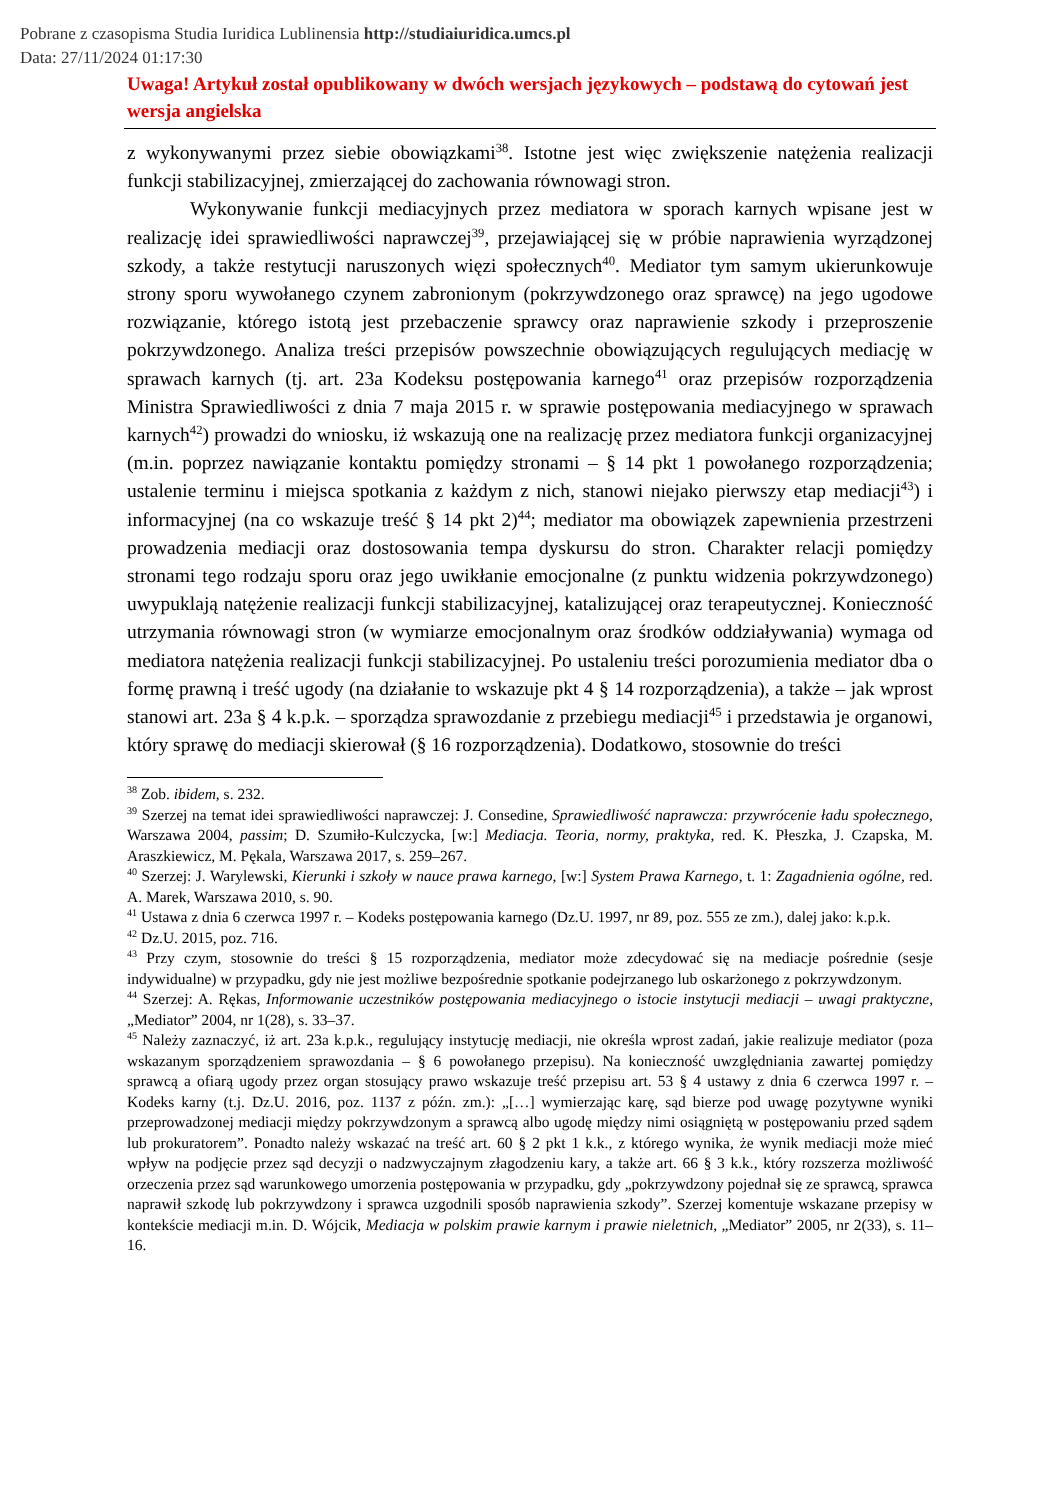Pobrane z czasopisma Studia Iuridica Lublinensia http://studiaiuridica.umcs.pl
Data: 27/11/2024 01:17:30
Uwaga! Artykuł został opublikowany w dwóch wersjach językowych – podstawą do cytowań jest wersja angielska
z wykonywanymi przez siebie obowiązkami<sup>38</sup>. Istotne jest więc zwiększenie natężenia realizacji funkcji stabilizacyjnej, zmierzającej do zachowania równowagi stron.
Wykonywanie funkcji mediacyjnych przez mediatora w sporach karnych wpisane jest w realizację idei sprawiedliwości naprawczej<sup>39</sup>, przejawiającej się w próbie naprawienia wyrządzonej szkody, a także restytucji naruszonych więzi społecznych<sup>40</sup>. Mediator tym samym ukierunkowuje strony sporu wywołanego czynem zabronionym (pokrzywdzonego oraz sprawcę) na jego ugodowe rozwiązanie, którego istotą jest przebaczenie sprawcy oraz naprawienie szkody i przeproszenie pokrzywdzonego. Analiza treści przepisów powszechnie obowiązujących regulujących mediację w sprawach karnych (tj. art. 23a Kodeksu postępowania karnego<sup>41</sup> oraz przepisów rozporządzenia Ministra Sprawiedliwości z dnia 7 maja 2015 r. w sprawie postępowania mediacyjnego w sprawach karnych<sup>42</sup>) prowadzi do wniosku, iż wskazują one na realizację przez mediatora funkcji organizacyjnej (m.in. poprzez nawiązanie kontaktu pomiędzy stronami – § 14 pkt 1 powołanego rozporządzenia; ustalenie terminu i miejsca spotkania z każdym z nich, stanowi niejako pierwszy etap mediacji<sup>43</sup>) i informacyjnej (na co wskazuje treść § 14 pkt 2)<sup>44</sup>; mediator ma obowiązek zapewnienia przestrzeni prowadzenia mediacji oraz dostosowania tempa dyskursu do stron. Charakter relacji pomiędzy stronami tego rodzaju sporu oraz jego uwikłanie emocjonalne (z punktu widzenia pokrzywdzonego) uwypuklają natężenie realizacji funkcji stabilizacyjnej, katalizującej oraz terapeutycznej. Konieczność utrzymania równowagi stron (w wymiarze emocjonalnym oraz środków oddziaływania) wymaga od mediatora natężenia realizacji funkcji stabilizacyjnej. Po ustaleniu treści porozumienia mediator dba o formę prawną i treść ugody (na działanie to wskazuje pkt 4 § 14 rozporządzenia), a także – jak wprost stanowi art. 23a § 4 k.p.k. – sporządza sprawozdanie z przebiegu mediacji<sup>45</sup> i przedstawia je organowi, który sprawę do mediacji skierował (§ 16 rozporządzenia). Dodatkowo, stosownie do treści
<sup>38</sup> Zob. ibidem, s. 232.
<sup>39</sup> Szerzej na temat idei sprawiedliwości naprawczej: J. Consedine, Sprawiedliwość naprawcza: przywrócenie ładu społecznego, Warszawa 2004, passim; D. Szumiło-Kulczycka, [w:] Mediacja. Teoria, normy, praktyka, red. K. Płeszka, J. Czapska, M. Araszkiewicz, M. Pękala, Warszawa 2017, s. 259–267.
<sup>40</sup> Szerzej: J. Warylewski, Kierunki i szkoły w nauce prawa karnego, [w:] System Prawa Karnego, t. 1: Zagadnienia ogólne, red. A. Marek, Warszawa 2010, s. 90.
<sup>41</sup> Ustawa z dnia 6 czerwca 1997 r. – Kodeks postępowania karnego (Dz.U. 1997, nr 89, poz. 555 ze zm.), dalej jako: k.p.k.
<sup>42</sup> Dz.U. 2015, poz. 716.
<sup>43</sup> Przy czym, stosownie do treści § 15 rozporządzenia, mediator może zdecydować się na mediacje pośrednie (sesje indywidualne) w przypadku, gdy nie jest możliwe bezpośrednie spotkanie podejrzanego lub oskarżonego z pokrzywdzonym.
<sup>44</sup> Szerzej: A. Rękas, Informowanie uczestników postępowania mediacyjnego o istocie instytucji mediacji – uwagi praktyczne, „Mediator” 2004, nr 1(28), s. 33–37.
<sup>45</sup> Należy zaznaczyć, iż art. 23a k.p.k., regulujący instytucję mediacji, nie określa wprost zadań, jakie realizuje mediator (poza wskazanym sporządzeniem sprawozdania – § 6 powołanego przepisu). Na konieczność uwzględniania zawartej pomiędzy sprawcą a ofiarą ugody przez organ stosujący prawo wskazuje treść przepisu art. 53 § 4 ustawy z dnia 6 czerwca 1997 r. – Kodeks karny (t.j. Dz.U. 2016, poz. 1137 z późn. zm.): „[…] wymierzając karę, sąd bierze pod uwagę pozytywne wyniki przeprowadzonej mediacji między pokrzywdzonym a sprawcą albo ugodę między nimi osiągniętą w postępowaniu przed sądem lub prokuratorem”. Ponadto należy wskazać na treść art. 60 § 2 pkt 1 k.k., z którego wynika, że wynik mediacji może mieć wpływ na podjęcie przez sąd decyzji o nadzwyczajnym złagodzeniu kary, a także art. 66 § 3 k.k., który rozszerza możliwość orzeczenia przez sąd warunkowego umorzenia postępowania w przypadku, gdy „pokrzywdzony pojednał się ze sprawcą, sprawca naprawił szkodę lub pokrzywdzony i sprawca uzgodnili sposób naprawienia szkody”. Szerzej komentuje wskazane przepisy w kontekście mediacji m.in. D. Wójcik, Mediacja w polskim prawie karnym i prawie nieletnich, „Mediator” 2005, nr 2(33), s. 11–16.